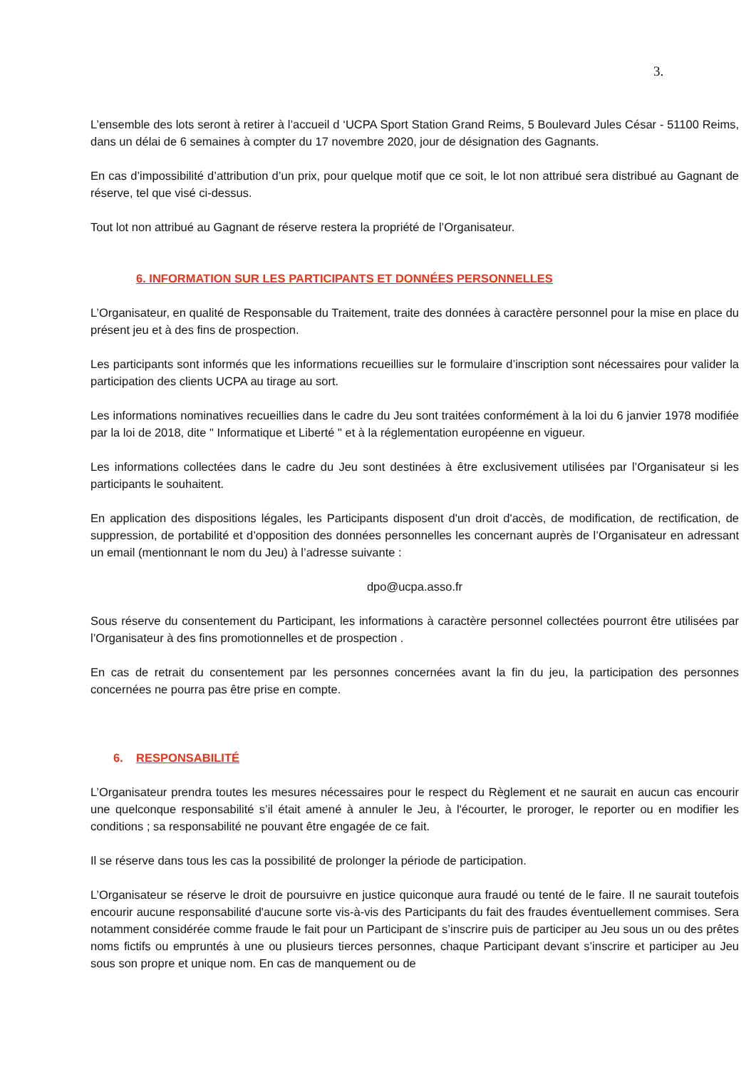3.
L’ensemble des lots seront à retirer à l’accueil d ‘UCPA Sport Station Grand Reims, 5 Boulevard Jules César - 51100 Reims, dans un délai de 6 semaines à compter du 17 novembre 2020, jour de désignation des Gagnants.
En cas d’impossibilité d’attribution d’un prix, pour quelque motif que ce soit, le lot non attribué sera distribué au Gagnant de réserve, tel que visé ci-dessus.
Tout lot non attribué au Gagnant de réserve restera la propriété de l’Organisateur.
6. INFORMATION SUR LES PARTICIPANTS ET DONNÉES PERSONNELLES
L’Organisateur, en qualité de Responsable du Traitement, traite des données à caractère personnel pour la mise en place du présent jeu et à des fins de prospection.
Les participants sont informés que les informations recueillies sur le formulaire d’inscription sont nécessaires pour valider la participation des clients UCPA au tirage au sort.
Les informations nominatives recueillies dans le cadre du Jeu sont traitées conformément à la loi du 6 janvier 1978 modifiée par la loi de 2018, dite " Informatique et Liberté " et à la réglementation européenne en vigueur.
Les informations collectées dans le cadre du Jeu sont destinées à être exclusivement utilisées par l’Organisateur si les participants le souhaitent.
En application des dispositions légales, les Participants disposent d'un droit d'accès, de modification, de rectification, de suppression, de portabilité et d’opposition des données personnelles les concernant auprès de l’Organisateur en adressant un email (mentionnant le nom du Jeu) à l’adresse suivante :
dpo@ucpa.asso.fr
Sous réserve du consentement du Participant, les informations à caractère personnel collectées pourront être utilisées par l’Organisateur à des fins promotionnelles et de prospection .
En cas de retrait du consentement par les personnes concernées avant la fin du jeu, la participation des personnes concernées ne pourra pas être prise en compte.
6. RESPONSABILITÉ
L’Organisateur prendra toutes les mesures nécessaires pour le respect du Règlement et ne saurait en aucun cas encourir une quelconque responsabilité s’il était amené à annuler le Jeu, à l'écourter, le proroger, le reporter ou en modifier les conditions ; sa responsabilité ne pouvant être engagée de ce fait.
Il se réserve dans tous les cas la possibilité de prolonger la période de participation.
L’Organisateur se réserve le droit de poursuivre en justice quiconque aura fraudé ou tenté de le faire. Il ne saurait toutefois encourir aucune responsabilité d'aucune sorte vis-à-vis des Participants du fait des fraudes éventuellement commises. Sera notamment considérée comme fraude le fait pour un Participant de s’inscrire puis de participer au Jeu sous un ou des prêtes noms fictifs ou empruntés à une ou plusieurs tierces personnes, chaque Participant devant s’inscrire et participer au Jeu sous son propre et unique nom. En cas de manquement ou de